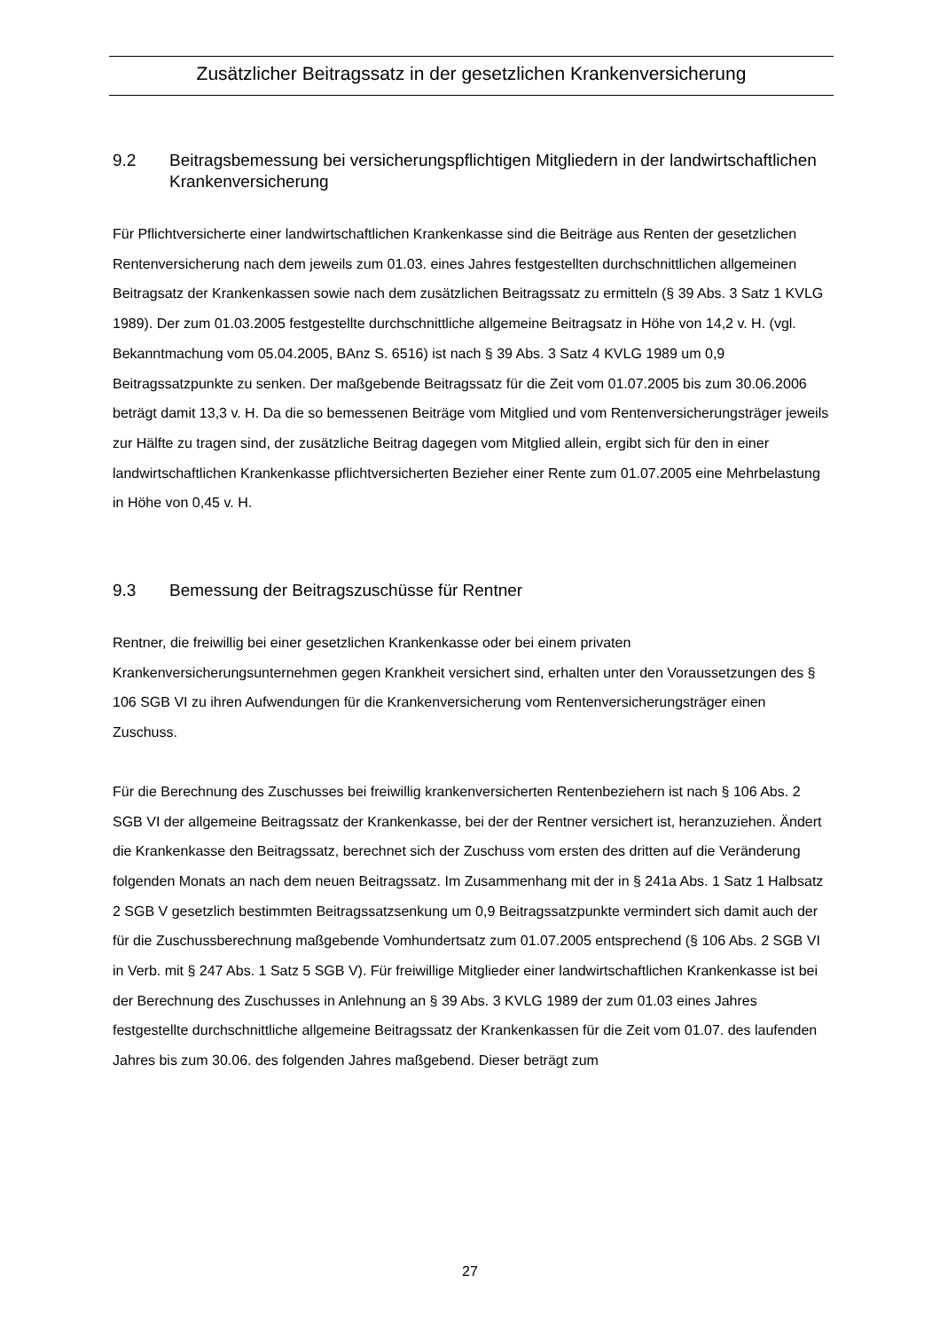Zusätzlicher Beitragssatz in der gesetzlichen Krankenversicherung
9.2 Beitragsbemessung bei versicherungspflichtigen Mitgliedern in der landwirtschaftlichen Krankenversicherung
Für Pflichtversicherte einer landwirtschaftlichen Krankenkasse sind die Beiträge aus Renten der gesetzlichen Rentenversicherung nach dem jeweils zum 01.03. eines Jahres festgestellten durchschnittlichen allgemeinen Beitragsatz der Krankenkassen sowie nach dem zusätzlichen Beitragssatz zu ermitteln (§ 39 Abs. 3 Satz 1 KVLG 1989). Der zum 01.03.2005 festgestellte durchschnittliche allgemeine Beitragsatz in Höhe von 14,2 v. H. (vgl. Bekanntmachung vom 05.04.2005, BAnz S. 6516) ist nach § 39 Abs. 3 Satz 4 KVLG 1989 um 0,9 Beitragssatzpunkte zu senken. Der maßgebende Beitragssatz für die Zeit vom 01.07.2005 bis zum 30.06.2006 beträgt damit 13,3 v. H. Da die so bemessenen Beiträge vom Mitglied und vom Rentenversicherungsträger jeweils zur Hälfte zu tragen sind, der zusätzliche Beitrag dagegen vom Mitglied allein, ergibt sich für den in einer landwirtschaftlichen Krankenkasse pflichtversicherten Bezieher einer Rente zum 01.07.2005 eine Mehrbelastung in Höhe von 0,45 v. H.
9.3 Bemessung der Beitragszuschüsse für Rentner
Rentner, die freiwillig bei einer gesetzlichen Krankenkasse oder bei einem privaten Krankenversicherungsunternehmen gegen Krankheit versichert sind, erhalten unter den Voraussetzungen des § 106 SGB VI zu ihren Aufwendungen für die Krankenversicherung vom Rentenversicherungsträger einen Zuschuss.
Für die Berechnung des Zuschusses bei freiwillig krankenversicherten Rentenbeziehern ist nach § 106 Abs. 2 SGB VI der allgemeine Beitragssatz der Krankenkasse, bei der der Rentner versichert ist, heranzuziehen. Ändert die Krankenkasse den Beitragssatz, berechnet sich der Zuschuss vom ersten des dritten auf die Veränderung folgenden Monats an nach dem neuen Beitragssatz. Im Zusammenhang mit der in § 241a Abs. 1 Satz 1 Halbsatz 2 SGB V gesetzlich bestimmten Beitragssatzsenkung um 0,9 Beitragssatzpunkte vermindert sich damit auch der für die Zuschussberechnung maßgebende Vomhundertsatz zum 01.07.2005 entsprechend (§ 106 Abs. 2 SGB VI in Verb. mit § 247 Abs. 1 Satz 5 SGB V). Für freiwillige Mitglieder einer landwirtschaftlichen Krankenkasse ist bei der Berechnung des Zuschusses in Anlehnung an § 39 Abs. 3 KVLG 1989 der zum 01.03 eines Jahres festgestellte durchschnittliche allgemeine Beitragssatz der Krankenkassen für die Zeit vom 01.07. des laufenden Jahres bis zum 30.06. des folgenden Jahres maßgebend. Dieser beträgt zum
27